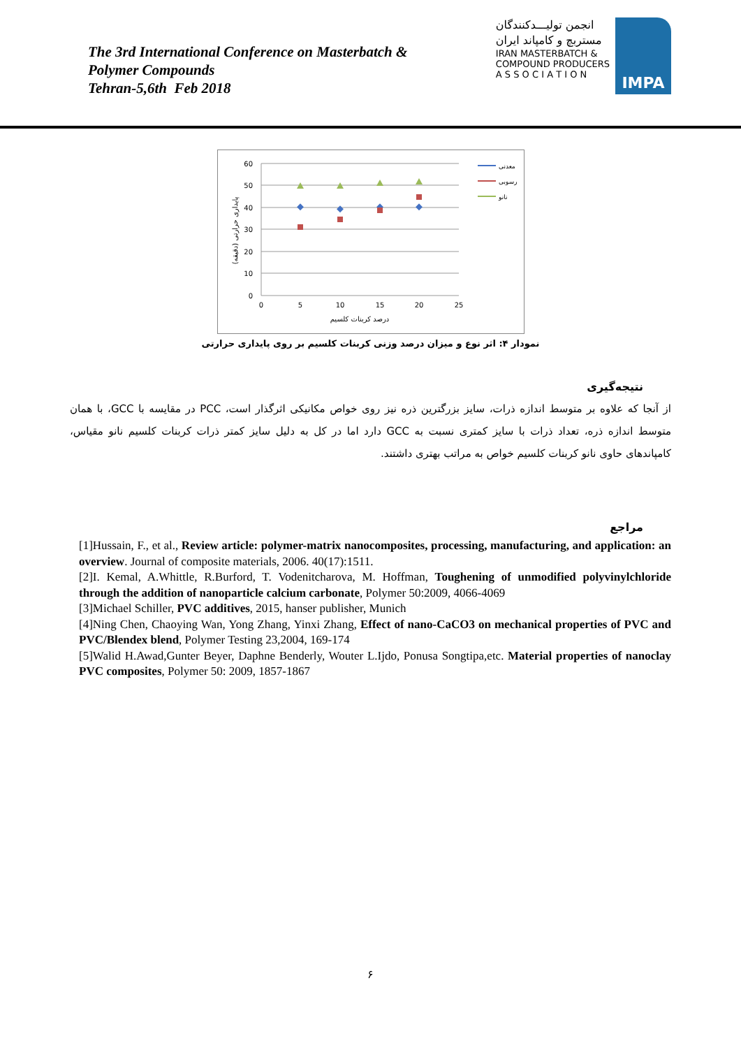The 3rd International Conference on Masterbatch &
Polymer Compounds
Tehran-5,6th Feb 2018
انجمن تولیـــدکنندگان
مستربچ و کامپاند ایران
IRAN MASTERBATCH &
COMPOUND PRODUCERS
A S S O C I A T I O N
IMPA
60
50
40
30
20
10
0
0
5
10
15
20
25
درصد کربنات کلسیم
پایداری حرارتی (دقیقه)
معدنی
رسوبی
نانو
نمودار ۴: اثر نوع و میزان درصد وزنی کربنات کلسیم بر روی پایداری حرارتی
نتیجه‌گیری
از آنجا که علاوه بر متوسط اندازه ذرات، سایز بزرگترین ذره نیز روی خواص مکانیکی اثرگذار است، PCC در مقایسه با GCC، با همان متوسط اندازه ذره، تعداد ذرات با سایز کمتری نسبت به GCC دارد اما در کل به دلیل سایز کمتر ذرات کربنات کلسیم نانو مقیاس، کامپاندهای حاوی نانو کربنات کلسیم خواص به مراتب بهتری داشتند.
مراجع
[1]Hussain, F., et al., Review article: polymer-matrix nanocomposites, processing, manufacturing, and application: an overview. Journal of composite materials, 2006. 40(17):1511.
[2]I. Kemal, A.Whittle, R.Burford, T. Vodenitcharova, M. Hoffman, Toughening of unmodified polyvinylchloride through the addition of nanoparticle calcium carbonate, Polymer 50:2009, 4066-4069
[3]Michael Schiller, PVC additives, 2015, hanser publisher, Munich
[4]Ning Chen, Chaoying Wan, Yong Zhang, Yinxi Zhang, Effect of nano-CaCO3 on mechanical properties of PVC and PVC/Blendex blend, Polymer Testing 23,2004, 169-174
[5]Walid H.Awad,Gunter Beyer, Daphne Benderly, Wouter L.Ijdo, Ponusa Songtipa,etc. Material properties of nanoclay PVC composites, Polymer 50: 2009, 1857-1867
۶